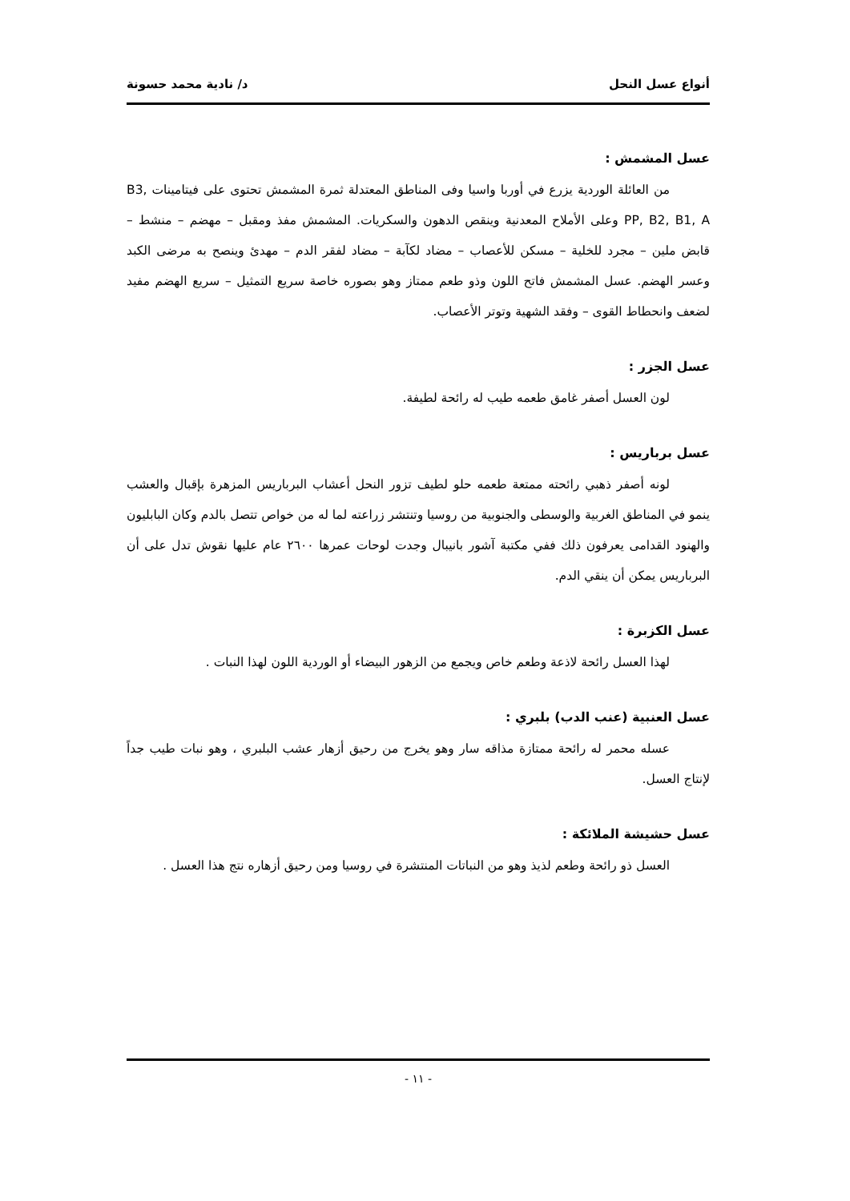أنواع عسل النحل د/ نادية محمد حسونة
عسل المشمش :
من العائلة الوردية يزرع في أوربا واسيا وفى المناطق المعتدلة ثمرة المشمش تحتوى على فيتامينات B3, PP, B2, B1, A وعلى الأملاح المعدنية وينقص الدهون والسكريات. المشمش مفذ ومقبل – مهضم – منشط – قابض ملين – مجرد للخلية – مسكن للأعصاب – مضاد لكآبة – مضاد لفقر الدم – مهدئ وينصح به مرضى الكبد وعسر الهضم. عسل المشمش فاتح اللون وذو طعم ممتاز وهو بصوره خاصة سريع التمثيل – سريع الهضم مفيد لضعف وانحطاط القوى – وفقد الشهية وتوتر الأعصاب.
عسل الجزر :
لون العسل أصفر غامق طعمه طيب له رائحة لطيفة.
عسل برباريس :
لونه أصفر ذهبي رائحته ممتعة طعمه حلو لطيف تزور النحل أعشاب البرباريس المزهرة بإقبال والعشب ينمو في المناطق الغربية والوسطى والجنوبية من روسيا وتنتشر زراعته لما له من خواص تتصل بالدم وكان البابليون والهنود القدامى يعرفون ذلك ففي مكتبة آشور بانيبال وجدت لوحات عمرها ٢٦٠٠ عام عليها نقوش تدل على أن البرباريس يمكن أن ينقي الدم.
عسل الكزبرة :
لهذا العسل رائحة لاذعة وطعم خاص ويجمع من الزهور البيضاء أو الوردية اللون لهذا النبات .
عسل العنبية (عنب الدب) بلبري :
عسله محمر له رائحة ممتازة مذاقه سار وهو يخرج من رحيق أزهار عشب البلبري ، وهو نبات طيب جداً لإنتاج العسل.
عسل حشيشة الملائكة :
العسل ذو رائحة وطعم لذيذ وهو من النباتات المنتشرة في روسيا ومن رحيق أزهاره نتج هذا العسل .
- ١١ -